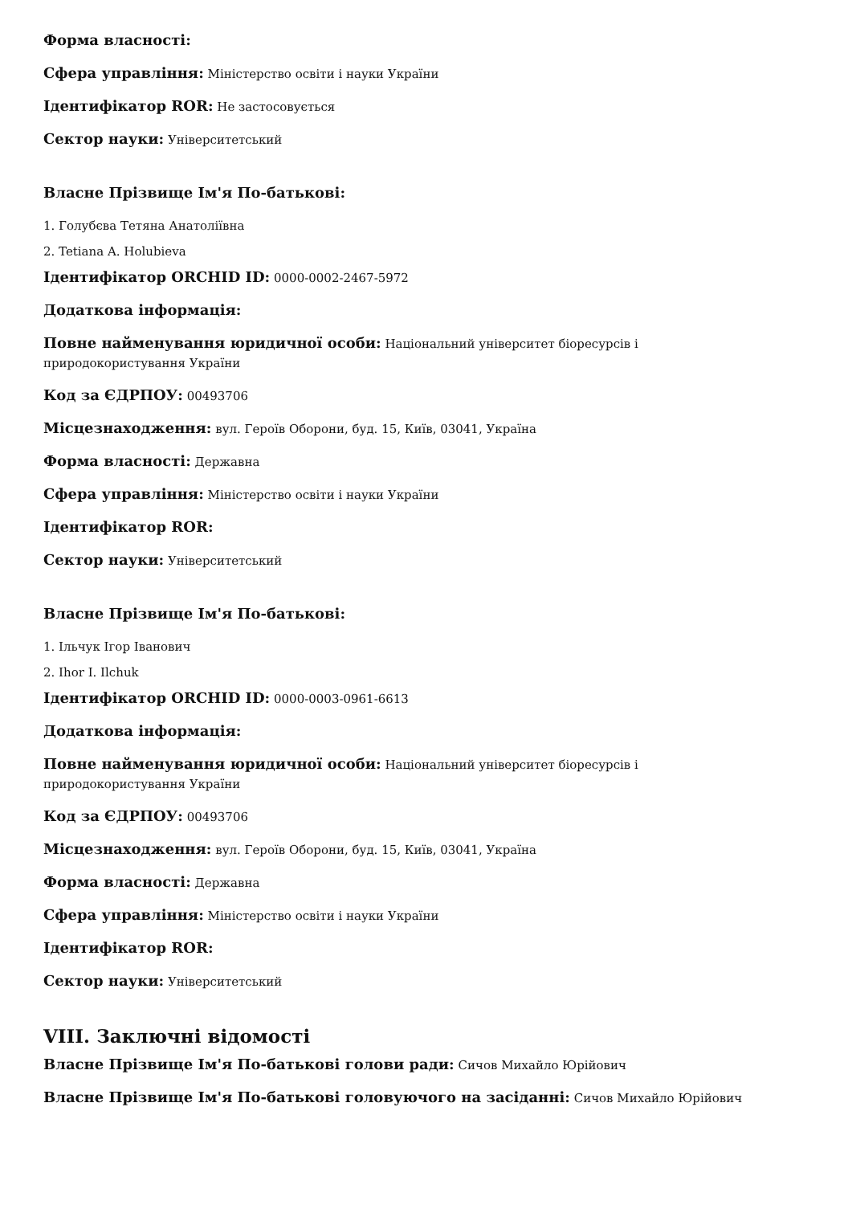Форма власності:
Сфера управління: Міністерство освіти і науки України
Ідентифікатор ROR: Не застосовується
Сектор науки: Університетський
Власне Прізвище Ім'я По-батькові:
1. Голубєва Тетяна Анатоліївна
2. Tetiana A. Holubieva
Ідентифікатор ORCHID ID: 0000-0002-2467-5972
Додаткова інформація:
Повне найменування юридичної особи: Національний університет біоресурсів і
природокористування України
Код за ЄДРПОУ: 00493706
Місцезнаходження: вул. Героїв Оборони, буд. 15, Київ, 03041, Україна
Форма власності: Державна
Сфера управління: Міністерство освіти і науки України
Ідентифікатор ROR:
Сектор науки: Університетський
Власне Прізвище Ім'я По-батькові:
1. Ільчук Ігор Іванович
2. Ihor I. Ilchuk
Ідентифікатор ORCHID ID: 0000-0003-0961-6613
Додаткова інформація:
Повне найменування юридичної особи: Національний університет біоресурсів і
природокористування України
Код за ЄДРПОУ: 00493706
Місцезнаходження: вул. Героїв Оборони, буд. 15, Київ, 03041, Україна
Форма власності: Державна
Сфера управління: Міністерство освіти і науки України
Ідентифікатор ROR:
Сектор науки: Університетський
VIII. Заключні відомості
Власне Прізвище Ім'я По-батькові голови ради: Сичов Михайло Юрійович
Власне Прізвище Ім'я По-батькові головуючого на засіданні: Сичов Михайло Юрійович